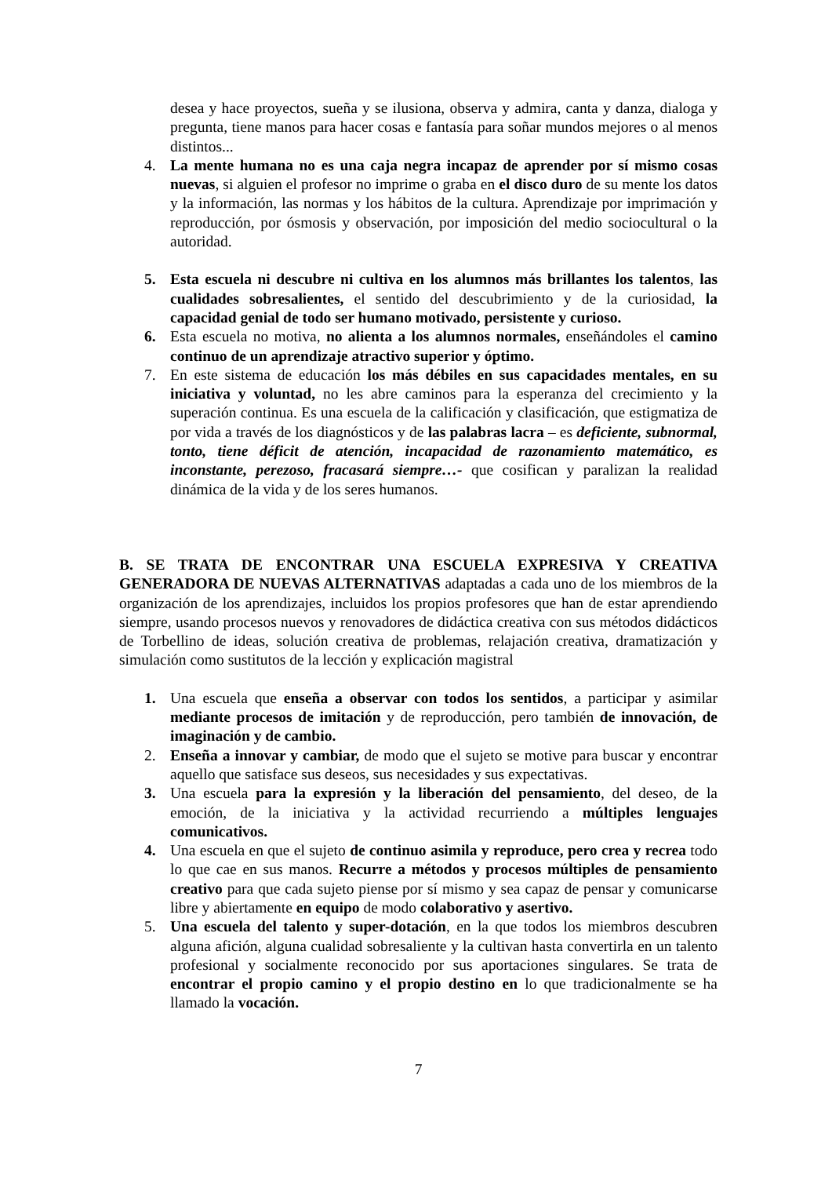desea y hace proyectos, sueña y se ilusiona, observa y admira, canta y danza, dialoga y pregunta, tiene manos para hacer cosas e fantasía para soñar mundos mejores o al menos distintos...
4. La mente humana no es una caja negra incapaz de aprender por sí mismo cosas nuevas, si alguien el profesor no imprime o graba en el disco duro de su mente los datos y la información, las normas y los hábitos de la cultura. Aprendizaje por imprimación y reproducción, por ósmosis y observación, por imposición del medio sociocultural o la autoridad.
5. Esta escuela ni descubre ni cultiva en los alumnos más brillantes los talentos, las cualidades sobresalientes, el sentido del descubrimiento y de la curiosidad, la capacidad genial de todo ser humano motivado, persistente y curioso.
6. Esta escuela no motiva, no alienta a los alumnos normales, enseñándoles el camino continuo de un aprendizaje atractivo superior y óptimo.
7. En este sistema de educación los más débiles en sus capacidades mentales, en su iniciativa y voluntad, no les abre caminos para la esperanza del crecimiento y la superación continua. Es una escuela de la calificación y clasificación, que estigmatiza de por vida a través de los diagnósticos y de las palabras lacra – es deficiente, subnormal, tonto, tiene déficit de atención, incapacidad de razonamiento matemático, es inconstante, perezoso, fracasará siempre…- que cosifican y paralizan la realidad dinámica de la vida y de los seres humanos.
B. SE TRATA DE ENCONTRAR UNA ESCUELA EXPRESIVA Y CREATIVA GENERADORA DE NUEVAS ALTERNATIVAS adaptadas a cada uno de los miembros de la organización de los aprendizajes, incluidos los propios profesores que han de estar aprendiendo siempre, usando procesos nuevos y renovadores de didáctica creativa con sus métodos didácticos de Torbellino de ideas, solución creativa de problemas, relajación creativa, dramatización y simulación como sustitutos de la lección y explicación magistral
1. Una escuela que enseña a observar con todos los sentidos, a participar y asimilar mediante procesos de imitación y de reproducción, pero también de innovación, de imaginación y de cambio.
2. Enseña a innovar y cambiar, de modo que el sujeto se motive para buscar y encontrar aquello que satisface sus deseos, sus necesidades y sus expectativas.
3. Una escuela para la expresión y la liberación del pensamiento, del deseo, de la emoción, de la iniciativa y la actividad recurriendo a múltiples lenguajes comunicativos.
4. Una escuela en que el sujeto de continuo asimila y reproduce, pero crea y recrea todo lo que cae en sus manos. Recurre a métodos y procesos múltiples de pensamiento creativo para que cada sujeto piense por sí mismo y sea capaz de pensar y comunicarse libre y abiertamente en equipo de modo colaborativo y asertivo.
5. Una escuela del talento y super-dotación, en la que todos los miembros descubren alguna afición, alguna cualidad sobresaliente y la cultivan hasta convertirla en un talento profesional y socialmente reconocido por sus aportaciones singulares. Se trata de encontrar el propio camino y el propio destino en lo que tradicionalmente se ha llamado la vocación.
7